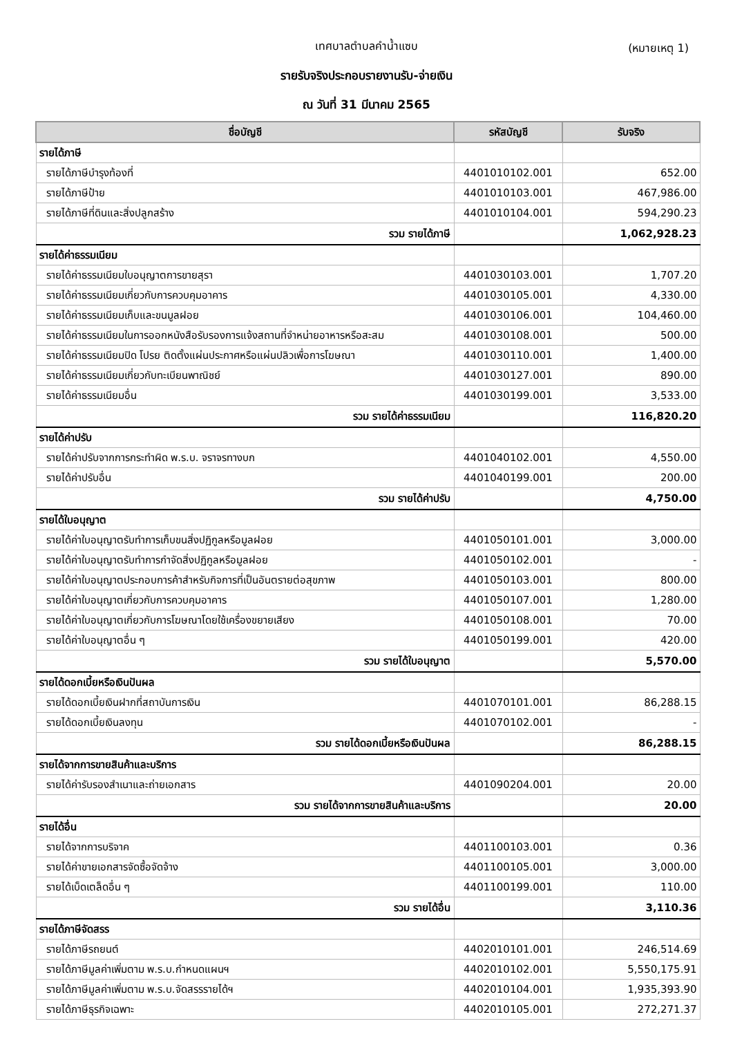เทศบาลตำบลคำน้ำแซบ
(หมายเหตุ 1)
รายรับจริงประกอบรายงานรับ-จ่ายเงิน
ณ วันที่ 31 มีนาคม 2565
| ชื่อบัญชี | รหัสบัญชี | รับจริง |
| --- | --- | --- |
| รายได้ภาษี | | |
| รายได้ภาษีบำรุงท้องที่ | 4401010102.001 | 652.00 |
| รายได้ภาษีป้าย | 4401010103.001 | 467,986.00 |
| รายได้ภาษีที่ดินและสิ่งปลูกสร้าง | 4401010104.001 | 594,290.23 |
| รวม รายได้ภาษี | | 1,062,928.23 |
| รายได้ค่าธรรมเนียม | | |
| รายได้ค่าธรรมเนียมใบอนุญาตการขายสุรา | 4401030103.001 | 1,707.20 |
| รายได้ค่าธรรมเนียมเกี่ยวกับการควบคุมอาคาร | 4401030105.001 | 4,330.00 |
| รายได้ค่าธรรมเนียมเก็บและขนมูลฝอย | 4401030106.001 | 104,460.00 |
| รายได้ค่าธรรมเนียมในการออกหนังสือรับรองการแจ้งสถานที่จำหน่ายอาหารหรือสะสม | 4401030108.001 | 500.00 |
| รายได้ค่าธรรมเนียมปิด โปรย ติดตั้งแผ่นประกาศหรือแผ่นปลิวเพื่อการโฆษณา | 4401030110.001 | 1,400.00 |
| รายได้ค่าธรรมเนียมเกี่ยวกับทะเบียนพาณิชย์ | 4401030127.001 | 890.00 |
| รายได้ค่าธรรมเนียมอื่น | 4401030199.001 | 3,533.00 |
| รวม รายได้ค่าธรรมเนียม | | 116,820.20 |
| รายได้ค่าปรับ | | |
| รายได้ค่าปรับจากการกระทำผิด พ.ร.บ. จราจรทางบก | 4401040102.001 | 4,550.00 |
| รายได้ค่าปรับอื่น | 4401040199.001 | 200.00 |
| รวม รายได้ค่าปรับ | | 4,750.00 |
| รายได้ใบอนุญาต | | |
| รายได้ค่าใบอนุญาตรับทำการเก็บขนสิ่งปฏิกูลหรือมูลฝอย | 4401050101.001 | 3,000.00 |
| รายได้ค่าใบอนุญาตรับทำการกำจัดสิ่งปฏิกูลหรือมูลฝอย | 4401050102.001 | - |
| รายได้ค่าใบอนุญาตประกอบการค้าสำหรับกิจการที่เป็นอันตรายต่อสุขภาพ | 4401050103.001 | 800.00 |
| รายได้ค่าใบอนุญาตเกี่ยวกับการควบคุมอาคาร | 4401050107.001 | 1,280.00 |
| รายได้ค่าใบอนุญาตเกี่ยวกับการโฆษณาโดยใช้เครื่องขยายเสียง | 4401050108.001 | 70.00 |
| รายได้ค่าใบอนุญาตอื่น ๆ | 4401050199.001 | 420.00 |
| รวม รายได้ใบอนุญาต | | 5,570.00 |
| รายได้ดอกเบี้ยหรือเงินปันผล | | |
| รายได้ดอกเบี้ยเงินฝากที่สถาบันการเงิน | 4401070101.001 | 86,288.15 |
| รายได้ดอกเบี้ยเงินลงทุน | 4401070102.001 | - |
| รวม รายได้ดอกเบี้ยหรือเงินปันผล | | 86,288.15 |
| รายได้จากการขายสินค้าและบริการ | | |
| รายได้ค่ารับรองสำเนาและถ่ายเอกสาร | 4401090204.001 | 20.00 |
| รวม รายได้จากการขายสินค้าและบริการ | | 20.00 |
| รายได้อื่น | | |
| รายได้จากการบริจาค | 4401100103.001 | 0.36 |
| รายได้ค่าขายเอกสารจัดซื้อจัดจ้าง | 4401100105.001 | 3,000.00 |
| รายได้เบ็ดเตล็ดอื่น ๆ | 4401100199.001 | 110.00 |
| รวม รายได้อื่น | | 3,110.36 |
| รายได้ภาษีจัดสรร | | |
| รายได้ภาษีรถยนต์ | 4402010101.001 | 246,514.69 |
| รายได้ภาษีมูลค่าเพิ่มตาม พ.ร.บ.กำหนดแผนฯ | 4402010102.001 | 5,550,175.91 |
| รายได้ภาษีมูลค่าเพิ่มตาม พ.ร.บ.จัดสรรรายได้ฯ | 4402010104.001 | 1,935,393.90 |
| รายได้ภาษีธุรกิจเฉพาะ | 4402010105.001 | 272,271.37 |